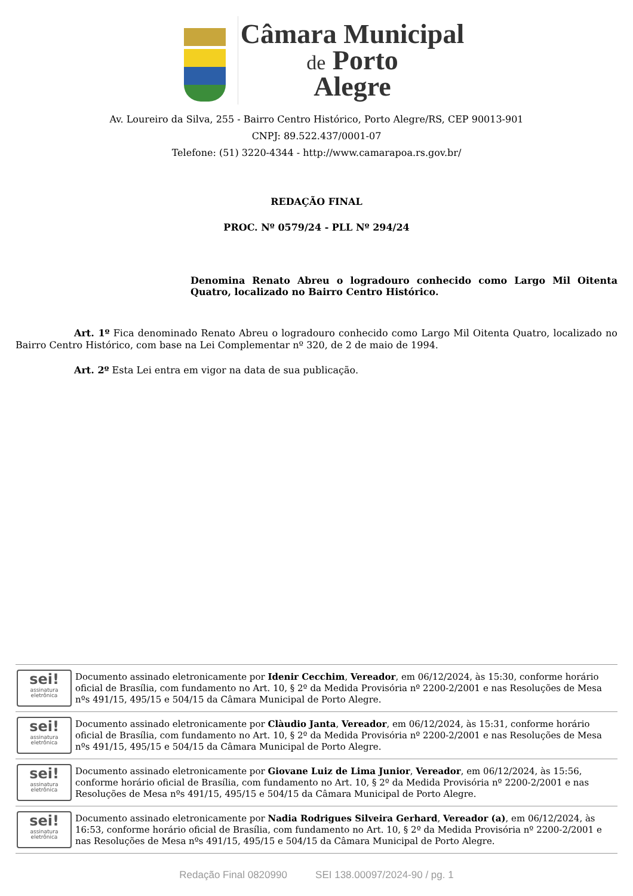Câmara Municipal
de Porto
Alegre
Av. Loureiro da Silva, 255 - Bairro Centro Histórico, Porto Alegre/RS, CEP 90013-901
CNPJ: 89.522.437/0001-07
Telefone: (51) 3220-4344 - http://www.camarapoa.rs.gov.br/
REDAÇÃO FINAL
PROC. Nº 0579/24 - PLL Nº 294/24
Denomina Renato Abreu o logradouro conhecido como Largo Mil Oitenta Quatro, localizado no Bairro Centro Histórico.
Art. 1º Fica denominado Renato Abreu o logradouro conhecido como Largo Mil Oitenta Quatro, localizado no Bairro Centro Histórico, com base na Lei Complementar nº 320, de 2 de maio de 1994.
Art. 2º Esta Lei entra em vigor na data de sua publicação.
| sei! assinatura eletrônica | Documento assinado eletronicamente por Idenir Cecchim , Vereador , em 06/12/2024, às 15:30, conforme horário oficial de Brasília, com fundamento no Art. 10, § 2º da Medida Provisória nº 2200-2/2001 e nas Resoluções de Mesa nºs 491/15, 495/15 e 504/15 da Câmara Municipal de Porto Alegre. |
| sei! assinatura eletrônica | Documento assinado eletronicamente por Clàudio Janta , Vereador , em 06/12/2024, às 15:31, conforme horário oficial de Brasília, com fundamento no Art. 10, § 2º da Medida Provisória nº 2200-2/2001 e nas Resoluções de Mesa nºs 491/15, 495/15 e 504/15 da Câmara Municipal de Porto Alegre. |
| sei! assinatura eletrônica | Documento assinado eletronicamente por Giovane Luiz de Lima Junior , Vereador , em 06/12/2024, às 15:56, conforme horário oficial de Brasília, com fundamento no Art. 10, § 2º da Medida Provisória nº 2200-2/2001 e nas Resoluções de Mesa nºs 491/15, 495/15 e 504/15 da Câmara Municipal de Porto Alegre. |
| sei! assinatura eletrônica | Documento assinado eletronicamente por Nadia Rodrigues Silveira Gerhard , Vereador (a) , em 06/12/2024, às 16:53, conforme horário oficial de Brasília, com fundamento no Art. 10, § 2º da Medida Provisória nº 2200-2/2001 e nas Resoluções de Mesa nºs 491/15, 495/15 e 504/15 da Câmara Municipal de Porto Alegre. |
Redação Final 0820990 SEI 138.00097/2024-90 / pg. 1